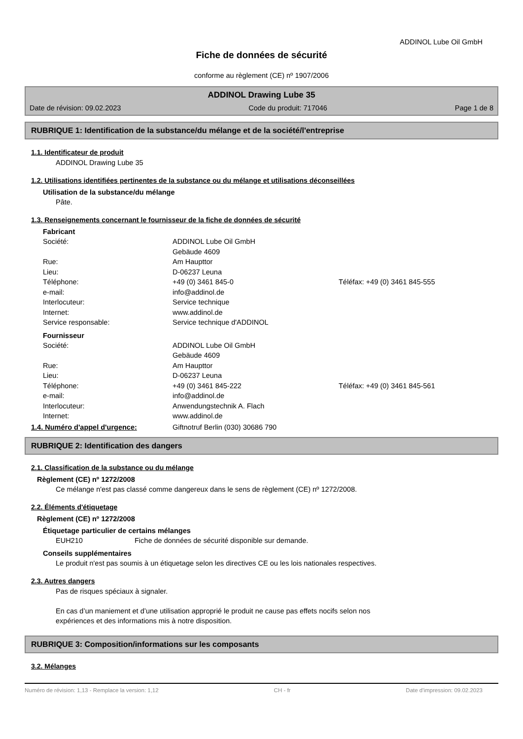ADDINOL Lube Oil GmbH
Fiche de données de sécurité
conforme au règlement (CE) nº 1907/2006
ADDINOL Drawing Lube 35
Date de révision: 09.02.2023 Code du produit: 717046 Page 1 de 8
RUBRIQUE 1: Identification de la substance/du mélange et de la société/l'entreprise
1.1. Identificateur de produit
ADDINOL Drawing Lube 35
1.2. Utilisations identifiées pertinentes de la substance ou du mélange et utilisations déconseillées
Utilisation de la substance/du mélange
Pâte.
1.3. Renseignements concernant le fournisseur de la fiche de données de sécurité
Fabricant
| Société: | ADDINOL Lube Oil GmbH Gebäude 4609 | |
| Rue: | Am Haupttor | |
| Lieu: | D-06237 Leuna | |
| Téléphone: | +49 (0) 3461 845-0 | Téléfax: +49 (0) 3461 845-555 |
| e-mail: | info@addinol.de | |
| Interlocuteur: | Service technique | |
| Internet: | www.addinol.de | |
| Service responsable: | Service technique d'ADDINOL | |
Fournisseur
| Société: | ADDINOL Lube Oil GmbH Gebäude 4609 | |
| Rue: | Am Haupttor | |
| Lieu: | D-06237 Leuna | |
| Téléphone: | +49 (0) 3461 845-222 | Téléfax: +49 (0) 3461 845-561 |
| e-mail: | info@addinol.de | |
| Interlocuteur: | Anwendungstechnik A. Flach | |
| Internet: | www.addinol.de | |
1.4. Numéro d'appel d'urgence: Giftnotruf Berlin (030) 30686 790
RUBRIQUE 2: Identification des dangers
2.1. Classification de la substance ou du mélange
Règlement (CE) nº 1272/2008
Ce mélange n'est pas classé comme dangereux dans le sens de règlement (CE) nº 1272/2008.
2.2. Éléments d'étiquetage
Règlement (CE) nº 1272/2008
Étiquetage particulier de certains mélanges
EUH210 Fiche de données de sécurité disponible sur demande.
Conseils supplémentaires
Le produit n'est pas soumis à un étiquetage selon les directives CE ou les lois nationales respectives.
2.3. Autres dangers
Pas de risques spéciaux à signaler.
En cas d’un maniement et d’une utilisation approprié le produit ne cause pas effets nocifs selon nos
expériences et des informations mis à notre disposition.
RUBRIQUE 3: Composition/informations sur les composants
3.2. Mélanges
Numéro de révision: 1,13 - Remplace la version: 1,12 CH - fr Date d'impression: 09.02.2023